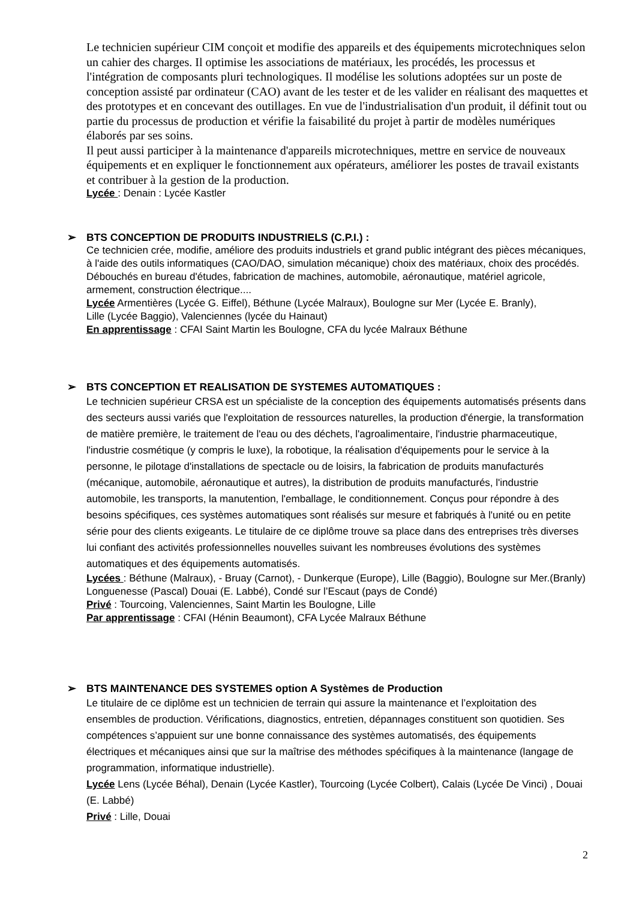Le technicien supérieur CIM conçoit et modifie des appareils et des équipements microtechniques selon un cahier des charges. Il optimise les associations de matériaux, les procédés, les processus et l'intégration de composants pluri technologiques. Il modélise les solutions adoptées sur un poste de conception assisté par ordinateur (CAO) avant de les tester et de les valider en réalisant des maquettes et des prototypes et en concevant des outillages. En vue de l'industrialisation d'un produit, il définit tout ou partie du processus de production et vérifie la faisabilité du projet à partir de modèles numériques élaborés par ses soins.
Il peut aussi participer à la maintenance d'appareils microtechniques, mettre en service de nouveaux équipements et en expliquer le fonctionnement aux opérateurs, améliorer les postes de travail existants et contribuer à la gestion de la production.
Lycée : Denain : Lycée Kastler
➢ BTS CONCEPTION DE PRODUITS INDUSTRIELS (C.P.I.) :
Ce technicien crée, modifie, améliore des produits industriels et grand public intégrant des pièces mécaniques, à l'aide des outils informatiques (CAO/DAO, simulation mécanique) choix des matériaux, choix des procédés. Débouchés en bureau d'études, fabrication de machines, automobile, aéronautique, matériel agricole, armement, construction électrique....
Lycée Armentières (Lycée G. Eiffel), Béthune (Lycée Malraux), Boulogne sur Mer (Lycée E. Branly),
Lille (Lycée Baggio), Valenciennes (lycée du Hainaut)
En apprentissage : CFAI Saint Martin les Boulogne, CFA du lycée Malraux Béthune
➢ BTS CONCEPTION ET REALISATION DE SYSTEMES AUTOMATIQUES :
Le technicien supérieur CRSA est un spécialiste de la conception des équipements automatisés présents dans des secteurs aussi variés que l'exploitation de ressources naturelles, la production d'énergie, la transformation de matière première, le traitement de l'eau ou des déchets, l'agroalimentaire, l'industrie pharmaceutique, l'industrie cosmétique (y compris le luxe), la robotique, la réalisation d'équipements pour le service à la personne, le pilotage d'installations de spectacle ou de loisirs, la fabrication de produits manufacturés (mécanique, automobile, aéronautique et autres), la distribution de produits manufacturés, l'industrie automobile, les transports, la manutention, l'emballage, le conditionnement. Conçus pour répondre à des besoins spécifiques, ces systèmes automatiques sont réalisés sur mesure et fabriqués à l'unité ou en petite série pour des clients exigeants. Le titulaire de ce diplôme trouve sa place dans des entreprises très diverses lui confiant des activités professionnelles nouvelles suivant les nombreuses évolutions des systèmes automatiques et des équipements automatisés.
Lycées : Béthune (Malraux), - Bruay (Carnot), - Dunkerque (Europe), Lille (Baggio), Boulogne sur Mer.(Branly) Longuenesse (Pascal) Douai (E. Labbé), Condé sur l’Escaut (pays de Condé)
Privé : Tourcoing, Valenciennes, Saint Martin les Boulogne, Lille
Par apprentissage : CFAI (Hénin Beaumont), CFA Lycée Malraux Béthune
➢ BTS MAINTENANCE DES SYSTEMES option A Systèmes de Production
Le titulaire de ce diplôme est un technicien de terrain qui assure la maintenance et l’exploitation des ensembles de production. Vérifications, diagnostics, entretien, dépannages constituent son quotidien. Ses compétences s’appuient sur une bonne connaissance des systèmes automatisés, des équipements électriques et mécaniques ainsi que sur la maîtrise des méthodes spécifiques à la maintenance (langage de programmation, informatique industrielle).
Lycée Lens (Lycée Béhal), Denain (Lycée Kastler), Tourcoing (Lycée Colbert), Calais (Lycée De Vinci) , Douai (E. Labbé)
Privé : Lille, Douai
2